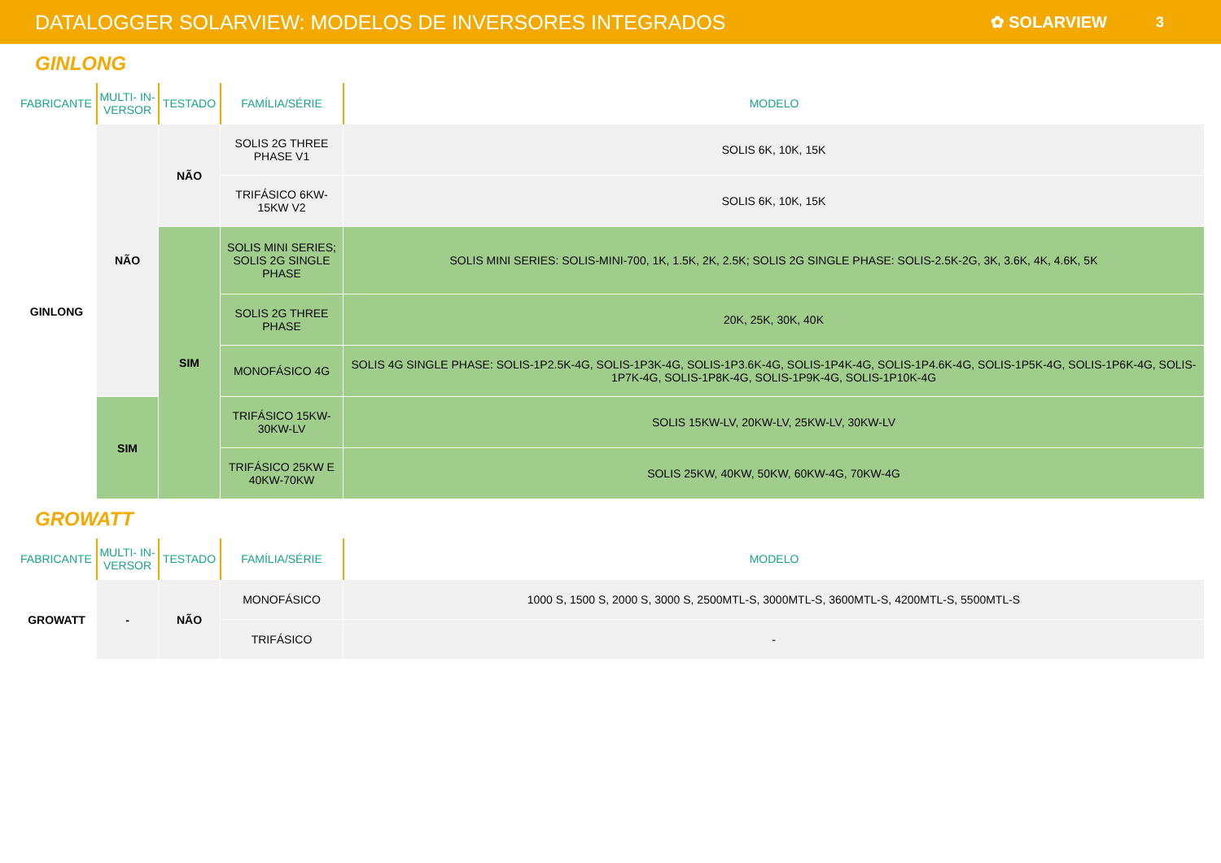DATALOGGER SOLARVIEW: MODELOS DE INVERSORES INTEGRADOS ✿ SOLARVIEW 3
GINLONG
| FABRICANTE | MULTI- IN-VERSOR | TESTADO | FAMÍLIA/SÉRIE | MODELO |
| --- | --- | --- | --- | --- |
| GINLONG | NÃO | NÃO | SOLIS 2G THREE PHASE V1 | SOLIS 6K, 10K, 15K |
| | | | TRIFÁSICO 6KW-15KW V2 | SOLIS 6K, 10K, 15K |
| | | SIM | SOLIS MINI SERIES; SOLIS 2G SINGLE PHASE | SOLIS MINI SERIES: SOLIS-MINI-700, 1K, 1.5K, 2K, 2.5K; SOLIS 2G SINGLE PHASE: SOLIS-2.5K-2G, 3K, 3.6K, 4K, 4.6K, 5K |
| | | | SOLIS 2G THREE PHASE | 20K, 25K, 30K, 40K |
| | | | MONOFÁSICO 4G | SOLIS 4G SINGLE PHASE: SOLIS-1P2.5K-4G, SOLIS-1P3K-4G, SOLIS-1P3.6K-4G, SOLIS-1P4K-4G, SOLIS-1P4.6K-4G, SOLIS-1P5K-4G, SOLIS-1P6K-4G, SOLIS-1P7K-4G, SOLIS-1P8K-4G, SOLIS-1P9K-4G, SOLIS-1P10K-4G |
| | SIM | | TRIFÁSICO 15KW-30KW-LV | SOLIS 15KW-LV, 20KW-LV, 25KW-LV, 30KW-LV |
| | | | TRIFÁSICO 25KW E 40KW-70KW | SOLIS 25KW, 40KW, 50KW, 60KW-4G, 70KW-4G |
GROWATT
| FABRICANTE | MULTI- IN-VERSOR | TESTADO | FAMÍLIA/SÉRIE | MODELO |
| --- | --- | --- | --- | --- |
| GROWATT | - | NÃO | MONOFÁSICO | 1000 S, 1500 S, 2000 S, 3000 S, 2500MTL-S, 3000MTL-S, 3600MTL-S, 4200MTL-S, 5500MTL-S |
| | | | TRIFÁSICO | - |